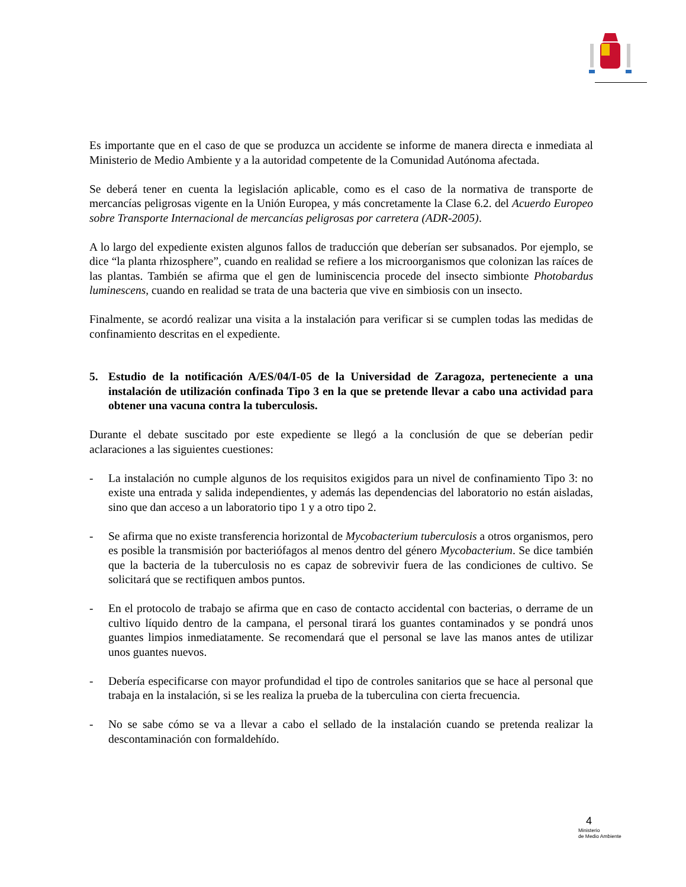Es importante que en el caso de que se produzca un accidente se informe de manera directa e inmediata al Ministerio de Medio Ambiente y a la autoridad competente de la Comunidad Autónoma afectada.
Se deberá tener en cuenta la legislación aplicable, como es el caso de la normativa de transporte de mercancías peligrosas vigente en la Unión Europea, y más concretamente la Clase 6.2. del Acuerdo Europeo sobre Transporte Internacional de mercancías peligrosas por carretera (ADR-2005).
A lo largo del expediente existen algunos fallos de traducción que deberían ser subsanados. Por ejemplo, se dice “la planta rhizosphere”, cuando en realidad se refiere a los microorganismos que colonizan las raíces de las plantas. También se afirma que el gen de luminiscencia procede del insecto simbionte Photobardus luminescens, cuando en realidad se trata de una bacteria que vive en simbiosis con un insecto.
Finalmente, se acordó realizar una visita a la instalación para verificar si se cumplen todas las medidas de confinamiento descritas en el expediente.
5. Estudio de la notificación A/ES/04/I-05 de la Universidad de Zaragoza, perteneciente a una instalación de utilización confinada Tipo 3 en la que se pretende llevar a cabo una actividad para obtener una vacuna contra la tuberculosis.
Durante el debate suscitado por este expediente se llegó a la conclusión de que se deberían pedir aclaraciones a las siguientes cuestiones:
- La instalación no cumple algunos de los requisitos exigidos para un nivel de confinamiento Tipo 3: no existe una entrada y salida independientes, y además las dependencias del laboratorio no están aisladas, sino que dan acceso a un laboratorio tipo 1 y a otro tipo 2.
- Se afirma que no existe transferencia horizontal de Mycobacterium tuberculosis a otros organismos, pero es posible la transmisión por bacteriófagos al menos dentro del género Mycobacterium. Se dice también que la bacteria de la tuberculosis no es capaz de sobrevivir fuera de las condiciones de cultivo. Se solicitará que se rectifiquen ambos puntos.
- En el protocolo de trabajo se afirma que en caso de contacto accidental con bacterias, o derrame de un cultivo líquido dentro de la campana, el personal tirará los guantes contaminados y se pondrá unos guantes limpios inmediatamente. Se recomendará que el personal se lave las manos antes de utilizar unos guantes nuevos.
- Debería especificarse con mayor profundidad el tipo de controles sanitarios que se hace al personal que trabaja en la instalación, si se les realiza la prueba de la tuberculina con cierta frecuencia.
- No se sabe cómo se va a llevar a cabo el sellado de la instalación cuando se pretenda realizar la descontaminación con formaldehído.
4
Ministerio
de Medio Ambiente